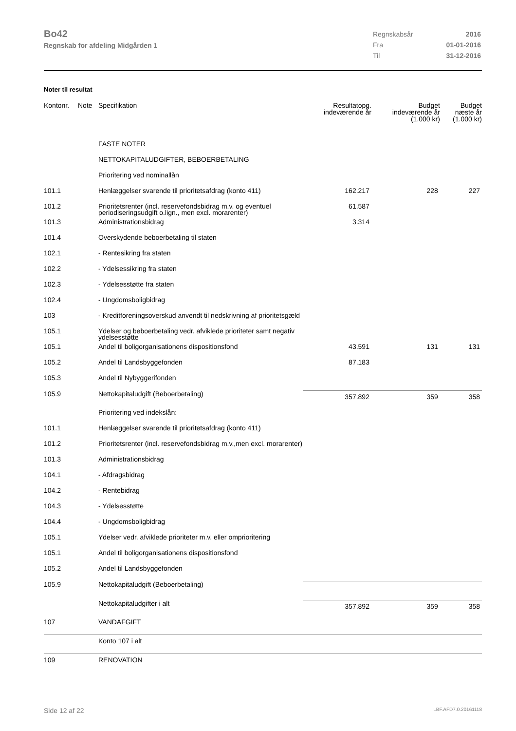Bo42
Regnskab for afdeling Midgården 1
| Regnskabsår | 2016 |
| Fra | 01-01-2016 |
| Til | 31-12-2016 |
Noter til resultat
| Kontonr. | Note | Specifikation | Resultatopg. indeværende år | Budget indeværende år (1.000 kr) | Budget næste år (1.000 kr) |
| --- | --- | --- | --- | --- | --- |
| | | FASTE NOTER | | | |
| | | NETTOKAPITALUDGIFTER, BEBOERBETALING | | | |
| | | Prioritering ved nominallån | | | |
| 101.1 | | Henlæggelser svarende til prioritetsafdrag (konto 411) | 162.217 | 228 | 227 |
| 101.2 | | Prioritetsrenter (incl. reservefondsbidrag m.v. og eventuel periodiseringsudgift o.lign., men excl. morarenter) | 61.587 | | |
| 101.3 | | Administrationsbidrag | 3.314 | | |
| 101.4 | | Overskydende beboerbetaling til staten | | | |
| 102.1 | | - Rentesikring fra staten | | | |
| 102.2 | | - Ydelsessikring fra staten | | | |
| 102.3 | | - Ydelsesstøtte fra staten | | | |
| 102.4 | | - Ungdomsboligbidrag | | | |
| 103 | | - Kreditforeningsoverskud anvendt til nedskrivning af prioritetsgæld | | | |
| 105.1 | | Ydelser og beboerbetaling vedr. afviklede prioriteter samt negativ ydelsesstøtte | | | |
| 105.1 | | Andel til boligorganisationens dispositionsfond | 43.591 | 131 | 131 |
| 105.2 | | Andel til Landsbyggefonden | 87.183 | | |
| 105.3 | | Andel til Nybyggerifonden | | | |
| 105.9 | | Nettokapitaludgift (Beboerbetaling) | 357.892 | 359 | 358 |
| | | Prioritering ved indekslån: | | | |
| 101.1 | | Henlæggelser svarende til prioritetsafdrag (konto 411) | | | |
| 101.2 | | Prioritetsrenter (incl. reservefondsbidrag m.v.,men excl. morarenter) | | | |
| 101.3 | | Administrationsbidrag | | | |
| 104.1 | | - Afdragsbidrag | | | |
| 104.2 | | - Rentebidrag | | | |
| 104.3 | | - Ydelsesstøtte | | | |
| 104.4 | | - Ungdomsboligbidrag | | | |
| 105.1 | | Ydelser vedr. afviklede prioriteter m.v. eller omprioritering | | | |
| 105.1 | | Andel til boligorganisationens dispositionsfond | | | |
| 105.2 | | Andel til Landsbyggefonden | | | |
| 105.9 | | Nettokapitaludgift (Beboerbetaling) | | | |
| | | Nettokapitaludgifter i alt | 357.892 | 359 | 358 |
| 107 | | VANDAFGIFT | | | |
| | | Konto 107 i alt | | | |
| 109 | | RENOVATION | | | |
Side 12 af 22 LBF.AFD7.0.20161118